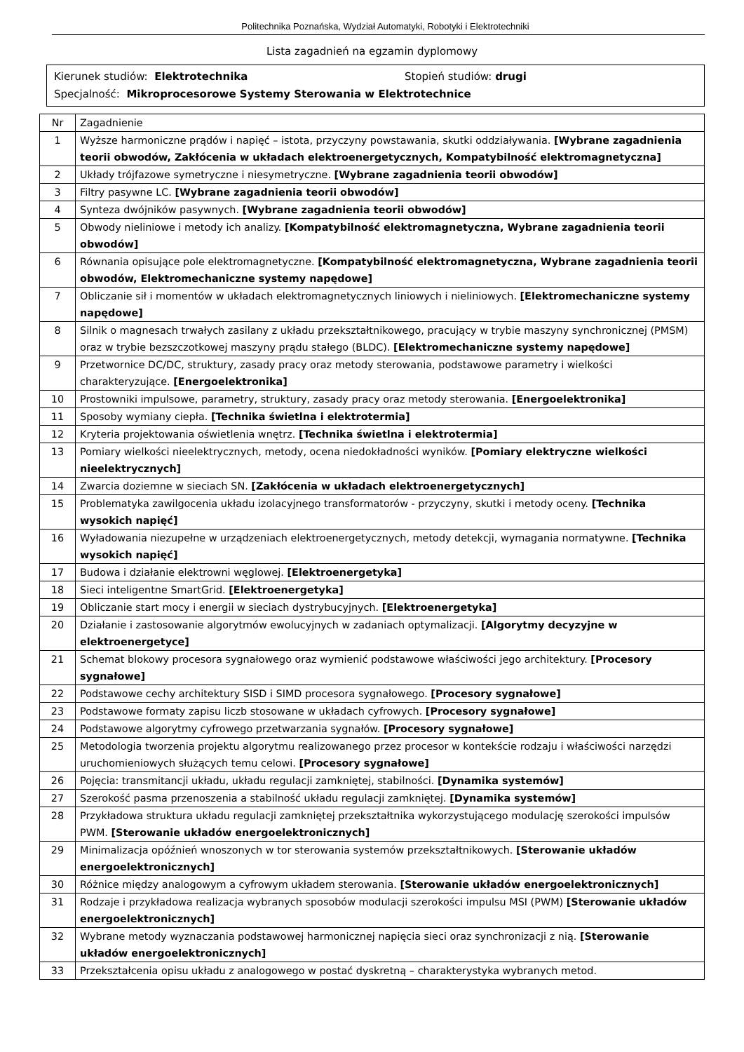Politechnika Poznańska, Wydział Automatyki, Robotyki i Elektrotechniki
Lista zagadnień na egzamin dyplomowy
Kierunek studiów: Elektrotechnika Stopień studiów: drugi
Specjalność: Mikroprocesorowe Systemy Sterowania w Elektrotechnice
| Nr | Zagadnienie |
| --- | --- |
| 1 | Wyższe harmoniczne prądów i napięć – istota, przyczyny powstawania, skutki oddziaływania. [Wybrane zagadnienia teorii obwodów, Zakłócenia w układach elektroenergetycznych, Kompatybilność elektromagnetyczna] |
| 2 | Układy trójfazowe symetryczne i niesymetryczne. [Wybrane zagadnienia teorii obwodów] |
| 3 | Filtry pasywne LC. [Wybrane zagadnienia teorii obwodów] |
| 4 | Synteza dwójników pasywnych. [Wybrane zagadnienia teorii obwodów] |
| 5 | Obwody nieliniowe i metody ich analizy. [Kompatybilność elektromagnetyczna, Wybrane zagadnienia teorii obwodów] |
| 6 | Równania opisujące pole elektromagnetyczne. [Kompatybilność elektromagnetyczna, Wybrane zagadnienia teorii obwodów, Elektromechaniczne systemy napędowe] |
| 7 | Obliczanie sił i momentów w układach elektromagnetycznych liniowych i nieliniowych. [Elektromechaniczne systemy napędowe] |
| 8 | Silnik o magnesach trwałych zasilany z układu przekształtnikowego, pracujący w trybie maszyny synchronicznej (PMSM) oraz w trybie bezszczotkowej maszyny prądu stałego (BLDC). [Elektromechaniczne systemy napędowe] |
| 9 | Przetwornice DC/DC, struktury, zasady pracy oraz metody sterowania, podstawowe parametry i wielkości charakteryzujące. [Energoelektronika] |
| 10 | Prostowniki impulsowe, parametry, struktury, zasady pracy oraz metody sterowania. [Energoelektronika] |
| 11 | Sposoby wymiany ciepła. [Technika świetlna i elektrotermia] |
| 12 | Kryteria projektowania oświetlenia wnętrz. [Technika świetlna i elektrotermia] |
| 13 | Pomiary wielkości nieelektrycznych, metody, ocena niedokładności wyników. [Pomiary elektryczne wielkości nieelektrycznych] |
| 14 | Zwarcia doziemne w sieciach SN. [Zakłócenia w układach elektroenergetycznych] |
| 15 | Problematyka zawilgocenia układu izolacyjnego transformatorów - przyczyny, skutki i metody oceny. [Technika wysokich napięć] |
| 16 | Wyładowania niezupełne w urządzeniach elektroenergetycznych, metody detekcji, wymagania normatywne. [Technika wysokich napięć] |
| 17 | Budowa i działanie elektrowni węglowej. [Elektroenergetyka] |
| 18 | Sieci inteligentne SmartGrid. [Elektroenergetyka] |
| 19 | Obliczanie start mocy i energii w sieciach dystrybucyjnych. [Elektroenergetyka] |
| 20 | Działanie i zastosowanie algorytmów ewolucyjnych w zadaniach optymalizacji. [Algorytmy decyzyjne w elektroenergetyce] |
| 21 | Schemat blokowy procesora sygnałowego oraz wymienić podstawowe właściwości jego architektury. [Procesory sygnałowe] |
| 22 | Podstawowe cechy architektury SISD i SIMD procesora sygnałowego. [Procesory sygnałowe] |
| 23 | Podstawowe formaty zapisu liczb stosowane w układach cyfrowych. [Procesory sygnałowe] |
| 24 | Podstawowe algorytmy cyfrowego przetwarzania sygnałów. [Procesory sygnałowe] |
| 25 | Metodologia tworzenia projektu algorytmu realizowanego przez procesor w kontekście rodzaju i właściwości narzędzi uruchomieniowych służących temu celowi. [Procesory sygnałowe] |
| 26 | Pojęcia: transmitancji układu, układu regulacji zamkniętej, stabilności. [Dynamika systemów] |
| 27 | Szerokość pasma przenoszenia a stabilność układu regulacji zamkniętej. [Dynamika systemów] |
| 28 | Przykładowa struktura układu regulacji zamkniętej przekształtnika wykorzystującego modulację szerokości impulsów PWM. [Sterowanie układów energoelektronicznych] |
| 29 | Minimalizacja opóźnień wnoszonych w tor sterowania systemów przekształtnikowych. [Sterowanie układów energoelektronicznych] |
| 30 | Różnice między analogowym a cyfrowym układem sterowania. [Sterowanie układów energoelektronicznych] |
| 31 | Rodzaje i przykładowa realizacja wybranych sposobów modulacji szerokości impulsu MSI (PWM) [Sterowanie układów energoelektronicznych] |
| 32 | Wybrane metody wyznaczania podstawowej harmonicznej napięcia sieci oraz synchronizacji z nią. [Sterowanie układów energoelektronicznych] |
| 33 | Przekształcenia opisu układu z analogowego w postać dyskretną – charakterystyka wybranych metod. |